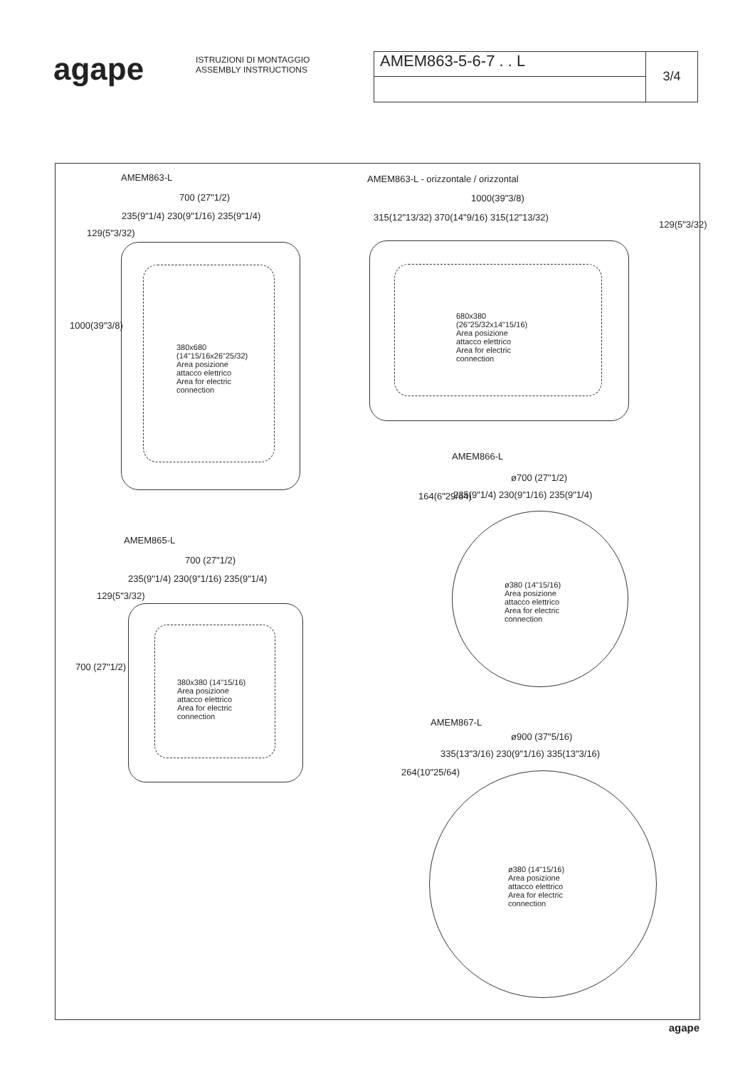agape
ISTRUZIONI DI MONTAGGIO
ASSEMBLY INSTRUCTIONS
AMEM863-5-6-7 . . L
3/4
AMEM863-L
700 (27"1/2)
235(9"1/4) 230(9"1/16) 235(9"1/4)
129(5"3/32)
1000(39"3/8)
380x680
(14"15/16x26"25/32)
Area posizione
attacco elettrico
Area for electric
connection
AMEM863-L - orizzontale / orizzontal
1000(39"3/8)
315(12"13/32) 370(14"9/16) 315(12"13/32)
129(5"3/32)
680x380
(26"25/32x14"15/16)
Area posizione
attacco elettrico
Area for electric
connection
AMEM865-L
700 (27"1/2)
235(9"1/4) 230(9"1/16) 235(9"1/4)
129(5"3/32)
700 (27"1/2)
380x380 (14"15/16)
Area posizione
attacco elettrico
Area for electric
connection
AMEM866-L
ø700 (27"1/2)
235(9"1/4) 230(9"1/16) 235(9"1/4)
164(6"29/64)
ø380 (14"15/16)
Area posizione
attacco elettrico
Area for electric
connection
AMEM867-L
ø900 (37"5/16)
335(13"3/16) 230(9"1/16) 335(13"3/16)
264(10"25/64)
ø380 (14"15/16)
Area posizione
attacco elettrico
Area for electric
connection
agape